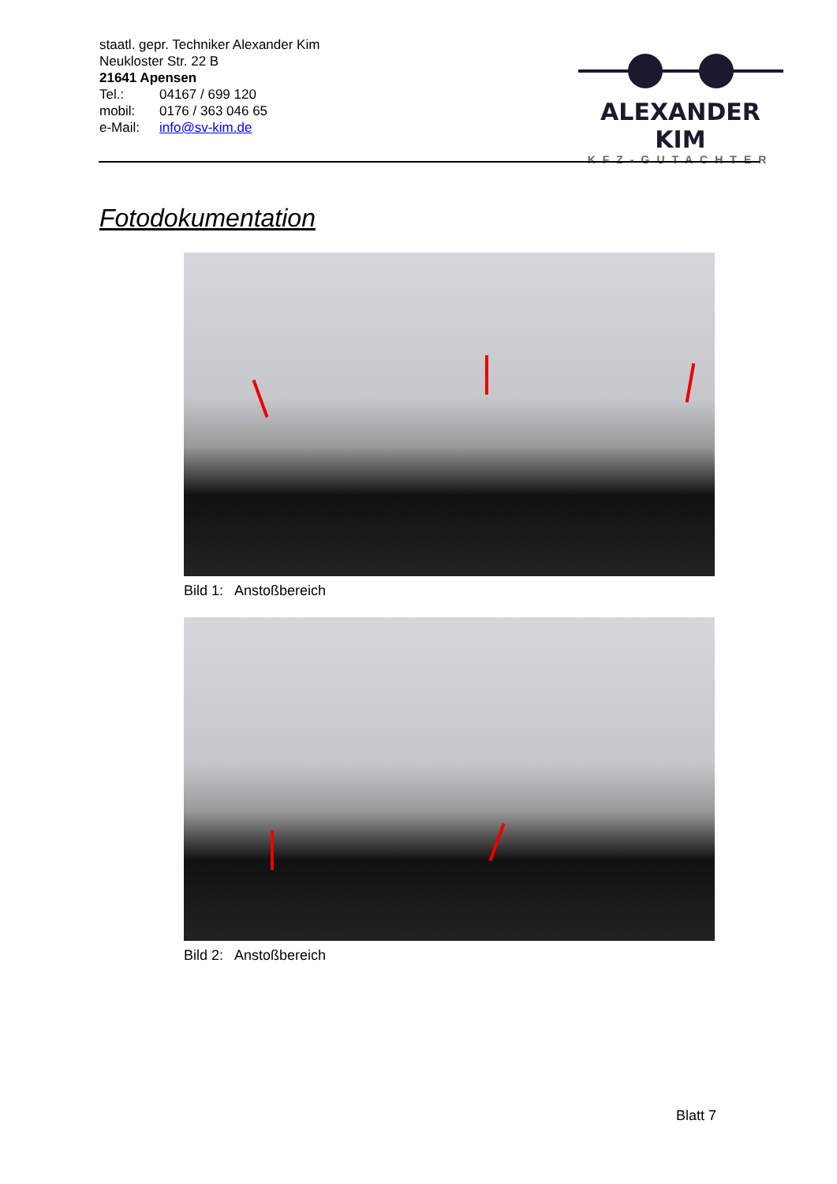staatl. gepr. Techniker Alexander Kim
Neukloster Str. 22 B
21641 Apensen
Tel.: 04167 / 699 120
mobil: 0176 / 363 046 65
e-Mail: info@sv-kim.de
ALEXANDER KIM
KFZ-GUTACHTER
Fotodokumentation
Bild 1: Anstoßbereich
Bild 2: Anstoßbereich
Blatt 7